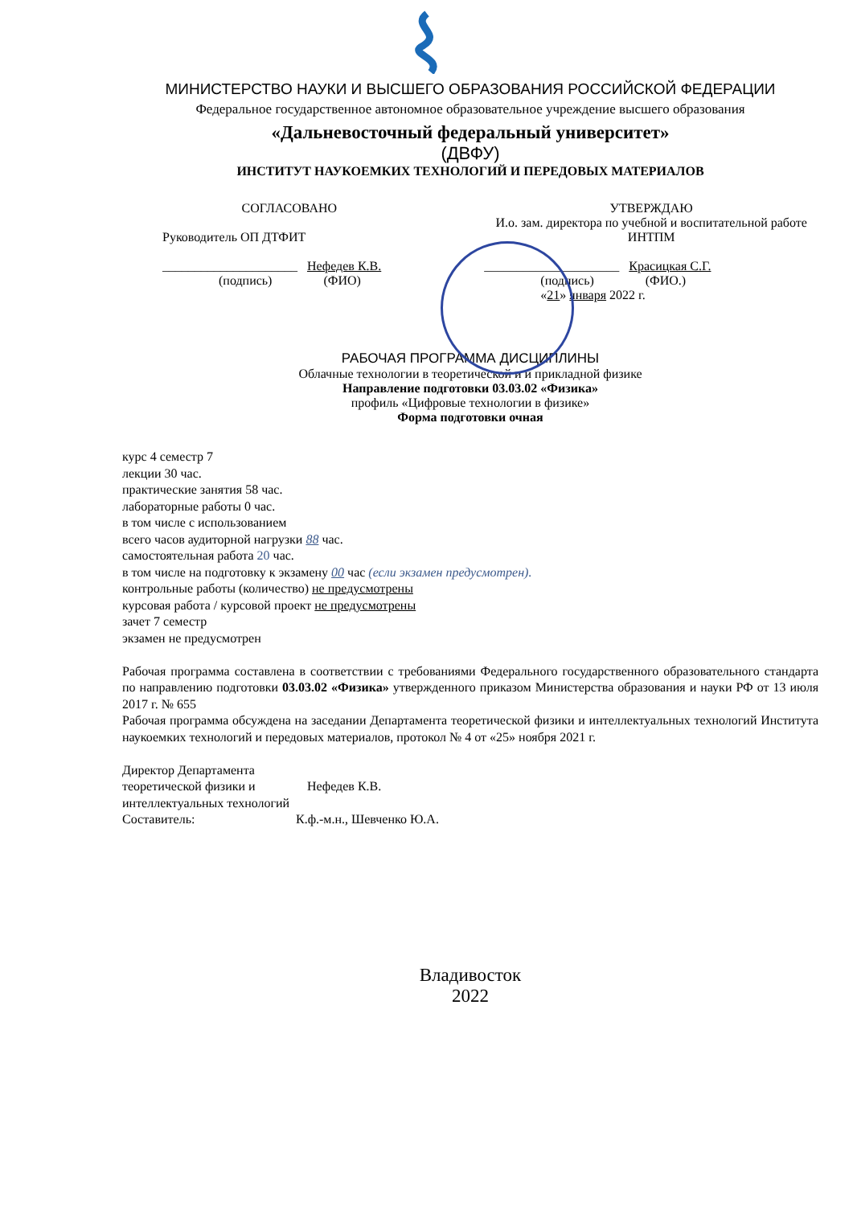МИНИСТЕРСТВО НАУКИ И ВЫСШЕГО ОБРАЗОВАНИЯ РОССИЙСКОЙ ФЕДЕРАЦИИ
Федеральное государственное автономное образовательное учреждение высшего образования
«Дальневосточный федеральный университет»
(ДВФУ)
ИНСТИТУТ НАУКОЕМКИХ ТЕХНОЛОГИЙ И ПЕРЕДОВЫХ МАТЕРИАЛОВ
СОГЛАСОВАНО
Руководитель ОП ДТФИТ
_____________________ Нефедев К.В.
(подпись) (ФИО)
УТВЕРЖДАЮ
И.о. зам. директора по учебной и воспитательной работе ИНТПМ
_____________________ Красицкая С.Г.
(подпись) (ФИО.)
«21» января 2022 г.
РАБОЧАЯ ПРОГРАММА ДИСЦИПЛИНЫ
Облачные технологии в теоретической и и прикладной физике
Направление подготовки 03.03.02 «Физика»
профиль «Цифровые технологии в физике»
Форма подготовки очная
курс 4 семестр 7
лекции 30 час.
практические занятия 58 час.
лабораторные работы 0 час.
в том числе с использованием
всего часов аудиторной нагрузки 88 час.
самостоятельная работа 20 час.
в том числе на подготовку к экзамену 00 час (если экзамен предусмотрен).
контрольные работы (количество) не предусмотрены
курсовая работа / курсовой проект не предусмотрены
зачет 7 семестр
экзамен не предусмотрен
Рабочая программа составлена в соответствии с требованиями Федерального государственного образовательного стандарта по направлению подготовки 03.03.02 «Физика» утвержденного приказом Министерства образования и науки РФ от 13 июля 2017 г. № 655
Рабочая программа обсуждена на заседании Департамента теоретической физики и интеллектуальных технологий Института наукоемких технологий и передовых материалов, протокол № 4 от «25» ноября 2021 г.
Директор Департамента теоретической физики и интеллектуальных технологий
Нефедев К.В.
Составитель: К.ф.-м.н., Шевченко Ю.А.
Владивосток
2022